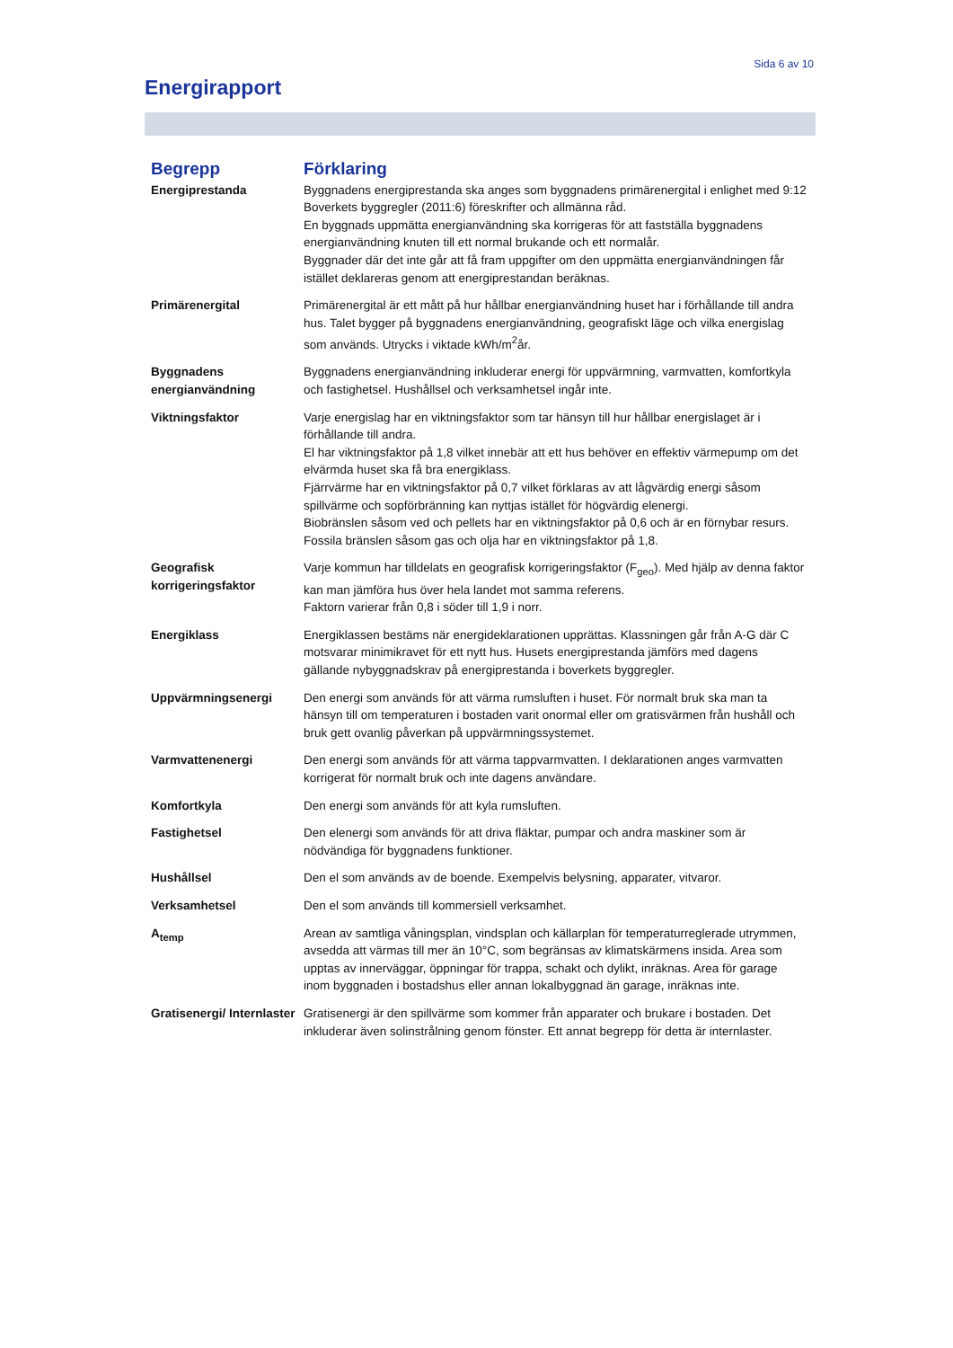Sida 6 av 10
Energirapport
| Begrepp | Förklaring |
| --- | --- |
| Energiprestanda | Byggnadens energiprestanda ska anges som byggnadens primärenergital i enlighet med 9:12 Boverkets byggregler (2011:6) föreskrifter och allmänna råd. En byggnads uppmätta energianvändning ska korrigeras för att fastställa byggnadens energianvändning knuten till ett normal brukande och ett normalår. Byggnader där det inte går att få fram uppgifter om den uppmätta energianvändningen får istället deklareras genom att energiprestandan beräknas. |
| Primärenergital | Primärenergital är ett mått på hur hållbar energianvändning huset har i förhållande till andra hus. Talet bygger på byggnadens energianvändning, geografiskt läge och vilka energislag som används. Utrycks i viktade kWh/m<sup>2</sup>år. |
| Byggnadens energianvändning | Byggnadens energianvändning inkluderar energi för uppvärmning, varmvatten, komfortkyla och fastighetsel. Hushållsel och verksamhetsel ingår inte. |
| Viktningsfaktor | Varje energislag har en viktningsfaktor som tar hänsyn till hur hållbar energislaget är i förhållande till andra. El har viktningsfaktor på 1,8 vilket innebär att ett hus behöver en effektiv värmepump om det elvärmda huset ska få bra energiklass. Fjärrvärme har en viktningsfaktor på 0,7 vilket förklaras av att lågvärdig energi såsom spillvärme och sopförbränning kan nyttjas istället för högvärdig elenergi. Biobränslen såsom ved och pellets har en viktningsfaktor på 0,6 och är en förnybar resurs. Fossila bränslen såsom gas och olja har en viktningsfaktor på 1,8. |
| Geografisk korrigeringsfaktor | Varje kommun har tilldelats en geografisk korrigeringsfaktor (F<sub>geo</sub>). Med hjälp av denna faktor kan man jämföra hus över hela landet mot samma referens. Faktorn varierar från 0,8 i söder till 1,9 i norr. |
| Energiklass | Energiklassen bestäms när energideklarationen upprättas. Klassningen går från A-G där C motsvarar minimikravet för ett nytt hus. Husets energiprestanda jämförs med dagens gällande nybyggnadskrav på energiprestanda i boverkets byggregler. |
| Uppvärmningsenergi | Den energi som används för att värma rumsluften i huset. För normalt bruk ska man ta hänsyn till om temperaturen i bostaden varit onormal eller om gratisvärmen från hushåll och bruk gett ovanlig påverkan på uppvärmningssystemet. |
| Varmvattenenergi | Den energi som används för att värma tappvarmvatten. I deklarationen anges varmvatten korrigerat för normalt bruk och inte dagens användare. |
| Komfortkyla | Den energi som används för att kyla rumsluften. |
| Fastighetsel | Den elenergi som används för att driva fläktar, pumpar och andra maskiner som är nödvändiga för byggnadens funktioner. |
| Hushållsel | Den el som används av de boende. Exempelvis belysning, apparater, vitvaror. |
| Verksamhetsel | Den el som används till kommersiell verksamhet. |
| A<sub>temp</sub> | Arean av samtliga våningsplan, vindsplan och källarplan för temperaturreglerade utrymmen, avsedda att värmas till mer än 10°C, som begränsas av klimatskärmens insida. Area som upptas av innerväggar, öppningar för trappa, schakt och dylikt, inräknas. Area för garage inom byggnaden i bostadshus eller annan lokalbyggnad än garage, inräknas inte. |
| Gratisenergi/ Internlaster | Gratisenergi är den spillvärme som kommer från apparater och brukare i bostaden. Det inkluderar även solinstrålning genom fönster. Ett annat begrepp för detta är internlaster. |